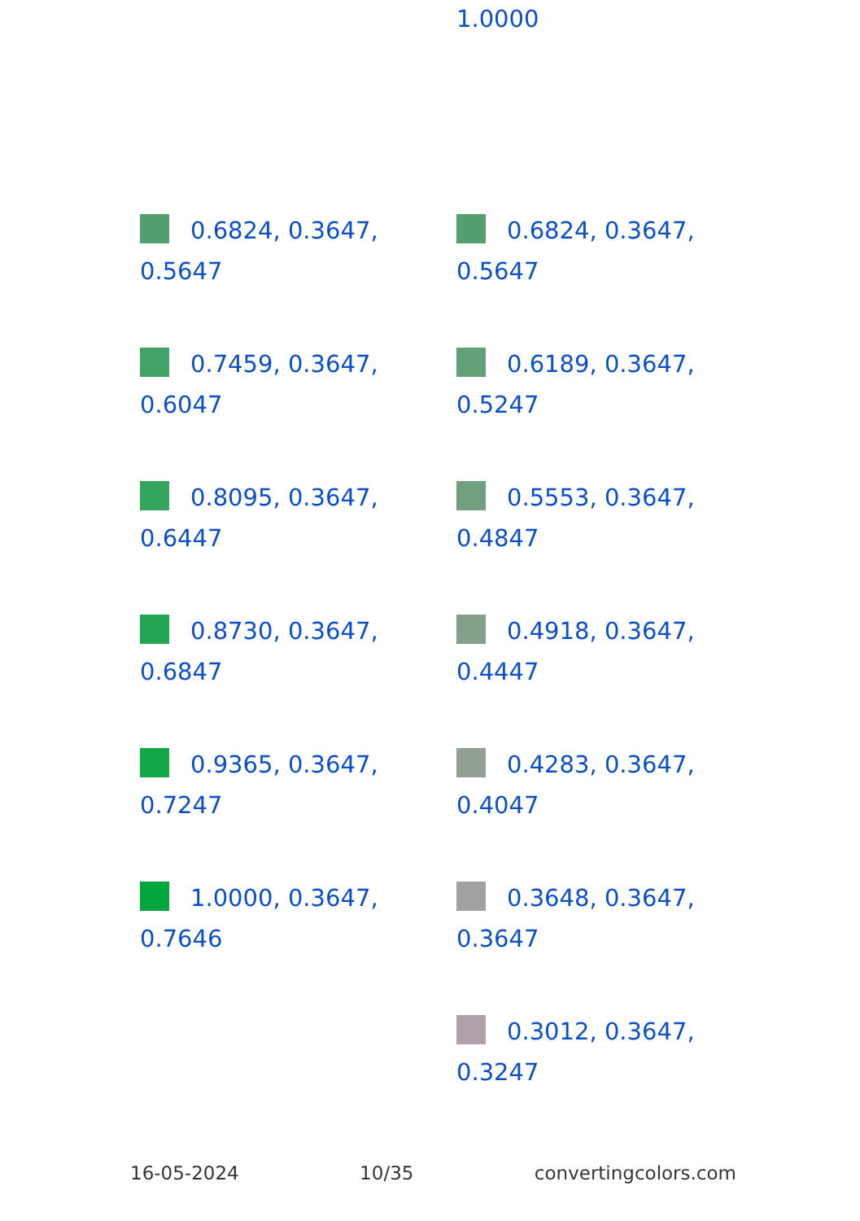1.0000
0.6824, 0.3647, 0.5647
0.6824, 0.3647, 0.5647
0.7459, 0.3647, 0.6047
0.6189, 0.3647, 0.5247
0.8095, 0.3647, 0.6447
0.5553, 0.3647, 0.4847
0.8730, 0.3647, 0.6847
0.4918, 0.3647, 0.4447
0.9365, 0.3647, 0.7247
0.4283, 0.3647, 0.4047
1.0000, 0.3647, 0.7646
0.3648, 0.3647, 0.3647
0.3012, 0.3647, 0.3247
16-05-2024 10/35 convertingcolors.com